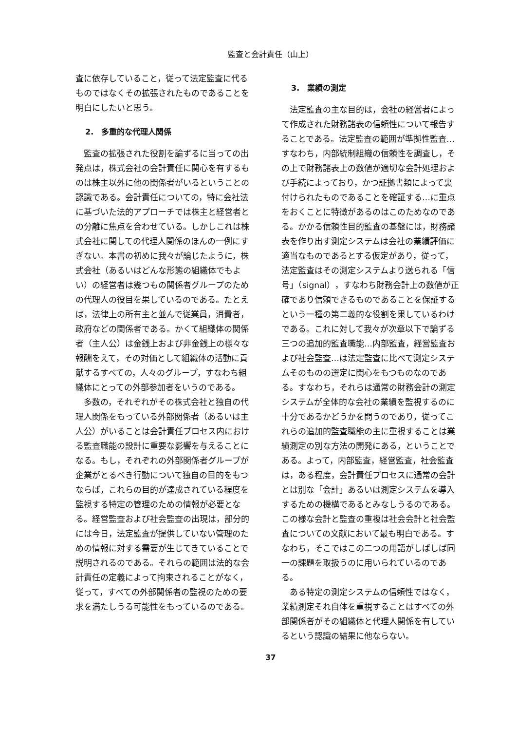監査と会計責任（山上）
査に依存していること，従って法定監査に代るものではなくその拡張されたものであることを明白にしたいと思う。
2.　多重的な代理人関係
監査の拡張された役割を論ずるに当っての出発点は，株式会社の会計責任に関心を有するものは株主以外に他の関係者がいるということの認識である。会計責任についての，特に会社法に基づいた法的アプローチでは株主と経営者との分離に焦点を合わせている。しかしこれは株式会社に関しての代理人関係のほんの一例にすぎない。本書の初めに我々が論じたように，株式会社（あるいはどんな形態の組織体でもよい）の経営者は幾つもの関係者グループのための代理人の役目を果しているのである。たとえば，法律上の所有主と並んで従業員，消費者，政府などの関係者である。かくて組織体の関係者（主人公）は金銭上および非金銭上の様々な報酬をえて，その対価として組織体の活動に貢献するすべての，人々のグループ，すなわち組織体にとっての外部参加者をいうのである。
多数の，それぞれがその株式会社と独自の代理人関係をもっている外部関係者（あるいは主人公）がいることは会計責任プロセス内における監査職能の設計に重要な影響を与えることになる。もし，それぞれの外部関係者グループが企業がとるべき行動について独自の目的をもつならば，これらの目的が達成されている程度を監視する特定の管理のための情報が必要となる。経営監査および社会監査の出現は，部分的には今日，法定監査が提供していない管理のための情報に対する需要が生じてきていることで説明されるのである。それらの範囲は法的な会計責任の定義によって拘束されることがなく，従って，すべての外部関係者の監視のための要求を満たしうる可能性をもっているのである。
3.　業績の測定
法定監査の主な目的は，会社の経営者によって作成された財務諸表の信頼性について報告することである。法定監査の範囲が準拠性監査…すなわち，内部統制組織の信頼性を調査し，その上で財務諸表上の数値が適切な会計処理および手続によっており，かつ証拠書類によって裏付けられたものであることを確証する…に重点をおくことに特徴があるのはこのためなのである。かかる信頼性目的監査の基盤には，財務諸表を作り出す測定システムは会社の業績評価に適当なものであるとする仮定があり，従って，法定監査はその測定システムより送られる「信号」（signal），すなわち財務会計上の数値が正確であり信頼できるものであることを保証するという一種の第二義的な役割を果しているわけである。これに対して我々が次章以下で論ずる三つの追加的監査職能…内部監査，経営監査および社会監査…は法定監査に比べて測定システムそのものの選定に関心をもつものなのである。すなわち，それらは通常の財務会計の測定システムが全体的な会社の業績を監視するのに十分であるかどうかを問うのであり，従ってこれらの追加的監査職能の主に重視することは業績測定の別な方法の開発にある，ということである。よって，内部監査，経営監査，社会監査は，ある程度，会計責任プロセスに通常の会計とは別な「会計」あるいは測定システムを導入するための機構であるとみなしうるのである。この様な会計と監査の重複は社会会計と社会監査についての文献において最も明白である。すなわち，そこではこの二つの用語がしばしば同一の課題を取扱うのに用いられているのである。
ある特定の測定システムの信頼性ではなく，業績測定それ自体を重視することはすべての外部関係者がその組織体と代理人関係を有しているという認識の結果に他ならない。
37